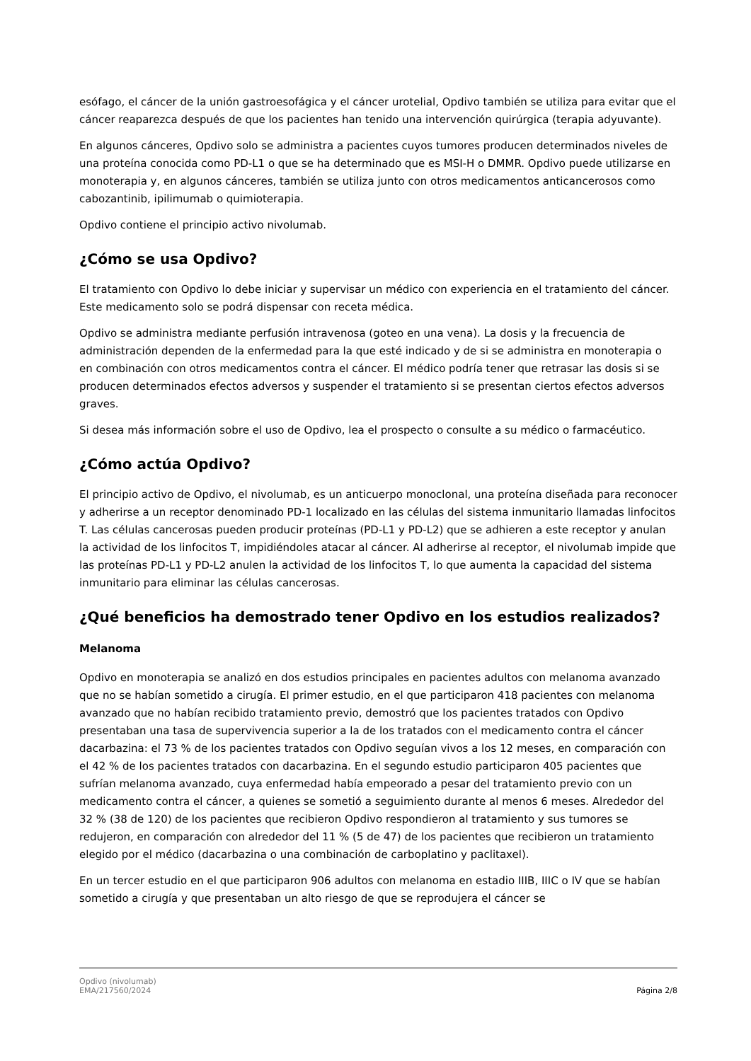esófago, el cáncer de la unión gastroesofágica y el cáncer urotelial, Opdivo también se utiliza para evitar que el cáncer reaparezca después de que los pacientes han tenido una intervención quirúrgica (terapia adyuvante).
En algunos cánceres, Opdivo solo se administra a pacientes cuyos tumores producen determinados niveles de una proteína conocida como PD-L1 o que se ha determinado que es MSI-H o DMMR. Opdivo puede utilizarse en monoterapia y, en algunos cánceres, también se utiliza junto con otros medicamentos anticancerosos como cabozantinib, ipilimumab o quimioterapia.
Opdivo contiene el principio activo nivolumab.
¿Cómo se usa Opdivo?
El tratamiento con Opdivo lo debe iniciar y supervisar un médico con experiencia en el tratamiento del cáncer. Este medicamento solo se podrá dispensar con receta médica.
Opdivo se administra mediante perfusión intravenosa (goteo en una vena). La dosis y la frecuencia de administración dependen de la enfermedad para la que esté indicado y de si se administra en monoterapia o en combinación con otros medicamentos contra el cáncer. El médico podría tener que retrasar las dosis si se producen determinados efectos adversos y suspender el tratamiento si se presentan ciertos efectos adversos graves.
Si desea más información sobre el uso de Opdivo, lea el prospecto o consulte a su médico o farmacéutico.
¿Cómo actúa Opdivo?
El principio activo de Opdivo, el nivolumab, es un anticuerpo monoclonal, una proteína diseñada para reconocer y adherirse a un receptor denominado PD-1 localizado en las células del sistema inmunitario llamadas linfocitos T. Las células cancerosas pueden producir proteínas (PD-L1 y PD-L2) que se adhieren a este receptor y anulan la actividad de los linfocitos T, impidiéndoles atacar al cáncer. Al adherirse al receptor, el nivolumab impide que las proteínas PD-L1 y PD-L2 anulen la actividad de los linfocitos T, lo que aumenta la capacidad del sistema inmunitario para eliminar las células cancerosas.
¿Qué beneficios ha demostrado tener Opdivo en los estudios realizados?
Melanoma
Opdivo en monoterapia se analizó en dos estudios principales en pacientes adultos con melanoma avanzado que no se habían sometido a cirugía. El primer estudio, en el que participaron 418 pacientes con melanoma avanzado que no habían recibido tratamiento previo, demostró que los pacientes tratados con Opdivo presentaban una tasa de supervivencia superior a la de los tratados con el medicamento contra el cáncer dacarbazina: el 73 % de los pacientes tratados con Opdivo seguían vivos a los 12 meses, en comparación con el 42 % de los pacientes tratados con dacarbazina. En el segundo estudio participaron 405 pacientes que sufrían melanoma avanzado, cuya enfermedad había empeorado a pesar del tratamiento previo con un medicamento contra el cáncer, a quienes se sometió a seguimiento durante al menos 6 meses. Alrededor del 32 % (38 de 120) de los pacientes que recibieron Opdivo respondieron al tratamiento y sus tumores se redujeron, en comparación con alrededor del 11 % (5 de 47) de los pacientes que recibieron un tratamiento elegido por el médico (dacarbazina o una combinación de carboplatino y paclitaxel).
En un tercer estudio en el que participaron 906 adultos con melanoma en estadio IIIB, IIIC o IV que se habían sometido a cirugía y que presentaban un alto riesgo de que se reprodujera el cáncer se
Opdivo (nivolumab)
EMA/217560/2024
Página 2/8